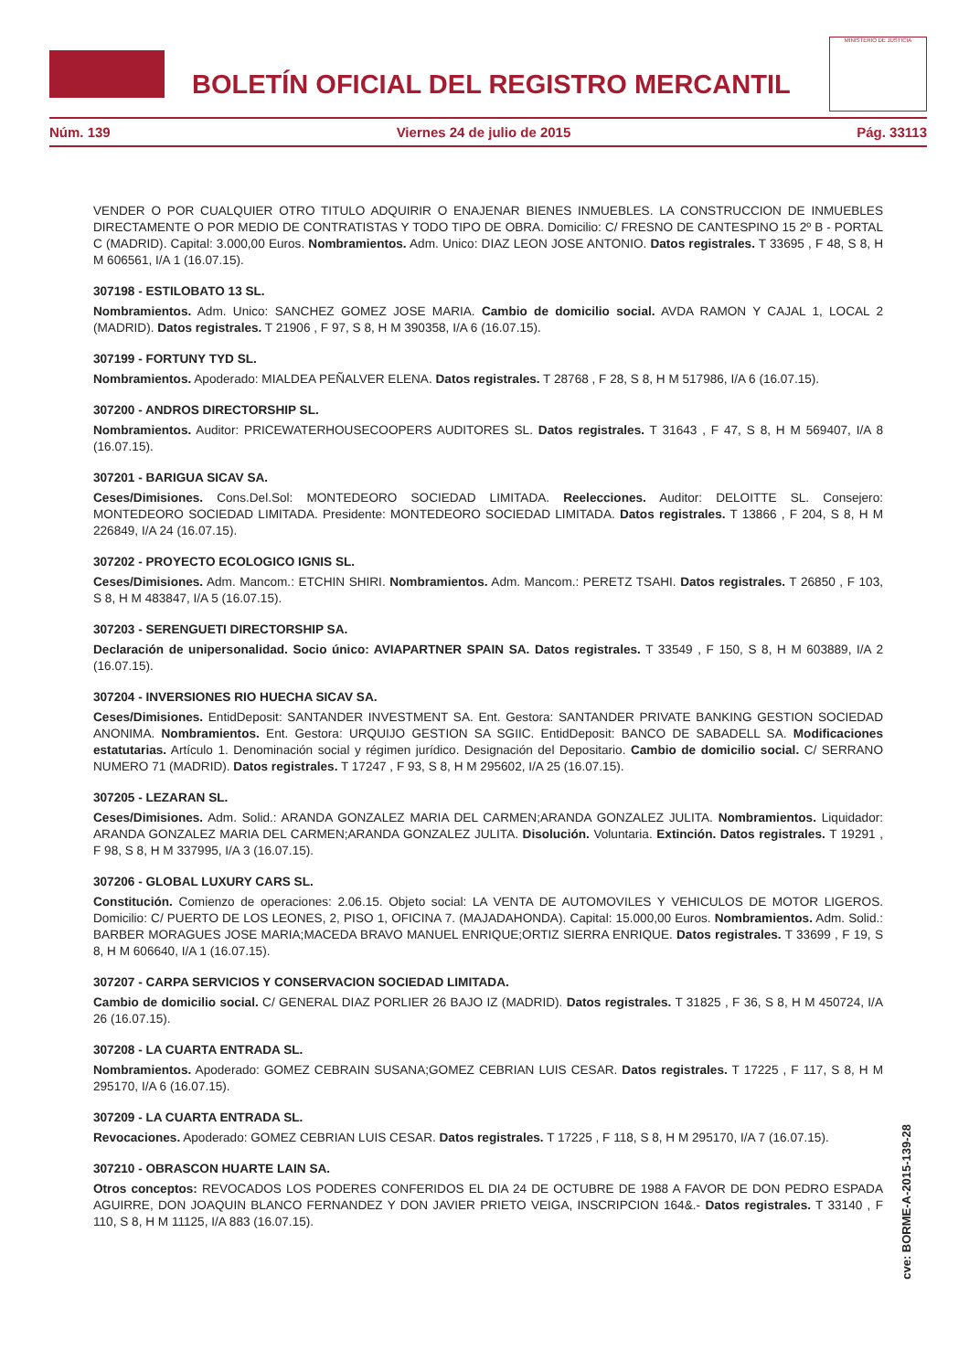BOLETÍN OFICIAL DEL REGISTRO MERCANTIL
MINISTERIO DE JUSTICIA
Núm. 139 Viernes 24 de julio de 2015 Pág. 33113
VENDER O POR CUALQUIER OTRO TITULO ADQUIRIR O ENAJENAR BIENES INMUEBLES. LA CONSTRUCCION DE INMUEBLES DIRECTAMENTE O POR MEDIO DE CONTRATISTAS Y TODO TIPO DE OBRA. Domicilio: C/ FRESNO DE CANTESPINO 15 2º B - PORTAL C (MADRID). Capital: 3.000,00 Euros. Nombramientos. Adm. Unico: DIAZ LEON JOSE ANTONIO. Datos registrales. T 33695 , F 48, S 8, H M 606561, I/A 1 (16.07.15).
307198 - ESTILOBATO 13 SL.
Nombramientos. Adm. Unico: SANCHEZ GOMEZ JOSE MARIA. Cambio de domicilio social. AVDA RAMON Y CAJAL 1, LOCAL 2 (MADRID). Datos registrales. T 21906 , F 97, S 8, H M 390358, I/A 6 (16.07.15).
307199 - FORTUNY TYD SL.
Nombramientos. Apoderado: MIALDEA PEÑALVER ELENA. Datos registrales. T 28768 , F 28, S 8, H M 517986, I/A 6 (16.07.15).
307200 - ANDROS DIRECTORSHIP SL.
Nombramientos. Auditor: PRICEWATERHOUSECOOPERS AUDITORES SL. Datos registrales. T 31643 , F 47, S 8, H M 569407, I/A 8 (16.07.15).
307201 - BARIGUA SICAV SA.
Ceses/Dimisiones. Cons.Del.Sol: MONTEDEORO SOCIEDAD LIMITADA. Reelecciones. Auditor: DELOITTE SL. Consejero: MONTEDEORO SOCIEDAD LIMITADA. Presidente: MONTEDEORO SOCIEDAD LIMITADA. Datos registrales. T 13866 , F 204, S 8, H M 226849, I/A 24 (16.07.15).
307202 - PROYECTO ECOLOGICO IGNIS SL.
Ceses/Dimisiones. Adm. Mancom.: ETCHIN SHIRI. Nombramientos. Adm. Mancom.: PERETZ TSAHI. Datos registrales. T 26850 , F 103, S 8, H M 483847, I/A 5 (16.07.15).
307203 - SERENGUETI DIRECTORSHIP SA.
Declaración de unipersonalidad. Socio único: AVIAPARTNER SPAIN SA. Datos registrales. T 33549 , F 150, S 8, H M 603889, I/A 2 (16.07.15).
307204 - INVERSIONES RIO HUECHA SICAV SA.
Ceses/Dimisiones. EntidDeposit: SANTANDER INVESTMENT SA. Ent. Gestora: SANTANDER PRIVATE BANKING GESTION SOCIEDAD ANONIMA. Nombramientos. Ent. Gestora: URQUIJO GESTION SA SGIIC. EntidDeposit: BANCO DE SABADELL SA. Modificaciones estatutarias. Artículo 1. Denominación social y régimen jurídico. Designación del Depositario. Cambio de domicilio social. C/ SERRANO NUMERO 71 (MADRID). Datos registrales. T 17247 , F 93, S 8, H M 295602, I/A 25 (16.07.15).
307205 - LEZARAN SL.
Ceses/Dimisiones. Adm. Solid.: ARANDA GONZALEZ MARIA DEL CARMEN;ARANDA GONZALEZ JULITA. Nombramientos. Liquidador: ARANDA GONZALEZ MARIA DEL CARMEN;ARANDA GONZALEZ JULITA. Disolución. Voluntaria. Extinción. Datos registrales. T 19291 , F 98, S 8, H M 337995, I/A 3 (16.07.15).
307206 - GLOBAL LUXURY CARS SL.
Constitución. Comienzo de operaciones: 2.06.15. Objeto social: LA VENTA DE AUTOMOVILES Y VEHICULOS DE MOTOR LIGEROS. Domicilio: C/ PUERTO DE LOS LEONES, 2, PISO 1, OFICINA 7. (MAJADAHONDA). Capital: 15.000,00 Euros. Nombramientos. Adm. Solid.: BARBER MORAGUES JOSE MARIA;MACEDA BRAVO MANUEL ENRIQUE;ORTIZ SIERRA ENRIQUE. Datos registrales. T 33699 , F 19, S 8, H M 606640, I/A 1 (16.07.15).
307207 - CARPA SERVICIOS Y CONSERVACION SOCIEDAD LIMITADA.
Cambio de domicilio social. C/ GENERAL DIAZ PORLIER 26 BAJO IZ (MADRID). Datos registrales. T 31825 , F 36, S 8, H M 450724, I/A 26 (16.07.15).
307208 - LA CUARTA ENTRADA SL.
Nombramientos. Apoderado: GOMEZ CEBRAIN SUSANA;GOMEZ CEBRIAN LUIS CESAR. Datos registrales. T 17225 , F 117, S 8, H M 295170, I/A 6 (16.07.15).
307209 - LA CUARTA ENTRADA SL.
Revocaciones. Apoderado: GOMEZ CEBRIAN LUIS CESAR. Datos registrales. T 17225 , F 118, S 8, H M 295170, I/A 7 (16.07.15).
307210 - OBRASCON HUARTE LAIN SA.
Otros conceptos: REVOCADOS LOS PODERES CONFERIDOS EL DIA 24 DE OCTUBRE DE 1988 A FAVOR DE DON PEDRO ESPADA AGUIRRE, DON JOAQUIN BLANCO FERNANDEZ Y DON JAVIER PRIETO VEIGA, INSCRIPCION 164&.- Datos registrales. T 33140 , F 110, S 8, H M 11125, I/A 883 (16.07.15).
cve: BORME-A-2015-139-28